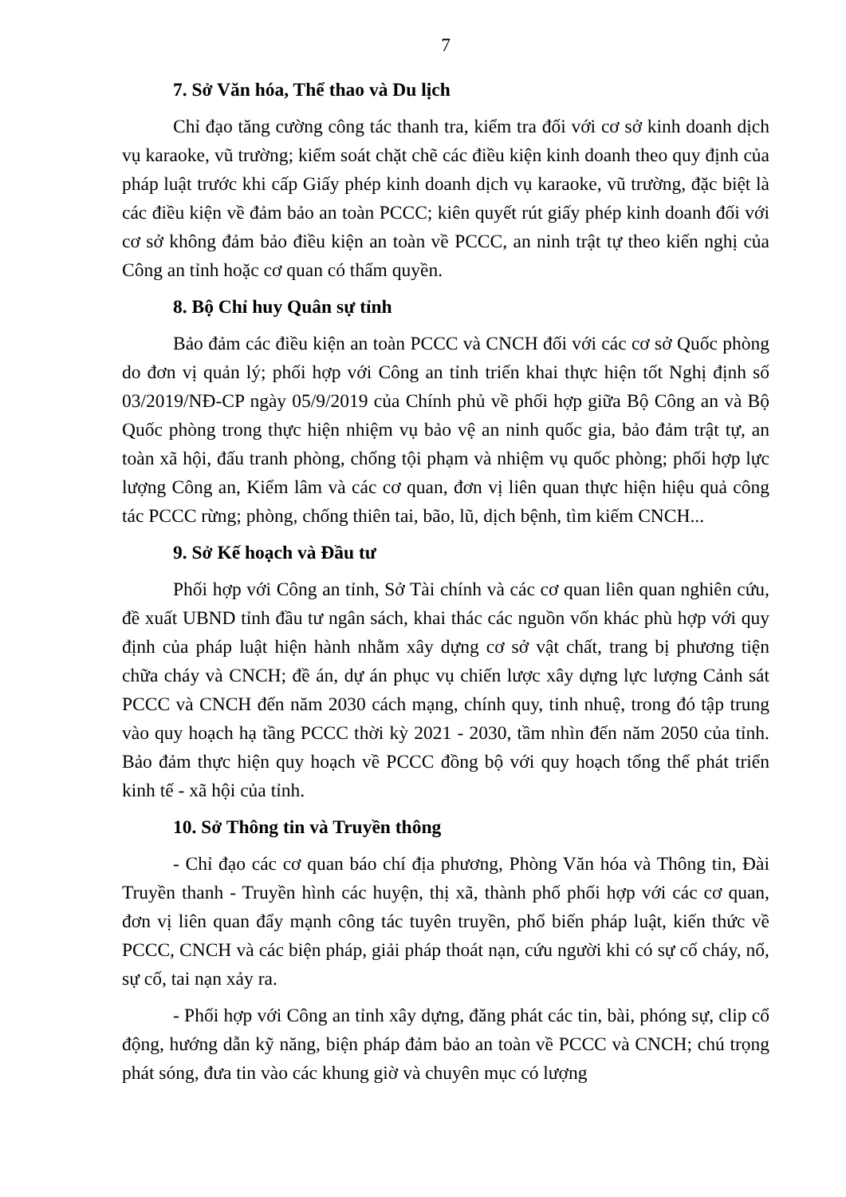7
7. Sở Văn hóa, Thể thao và Du lịch
Chỉ đạo tăng cường công tác thanh tra, kiểm tra đối với cơ sở kinh doanh dịch vụ karaoke, vũ trường; kiểm soát chặt chẽ các điều kiện kinh doanh theo quy định của pháp luật trước khi cấp Giấy phép kinh doanh dịch vụ karaoke, vũ trường, đặc biệt là các điều kiện về đảm bảo an toàn PCCC; kiên quyết rút giấy phép kinh doanh đối với cơ sở không đảm bảo điều kiện an toàn về PCCC, an ninh trật tự theo kiến nghị của Công an tỉnh hoặc cơ quan có thẩm quyền.
8. Bộ Chỉ huy Quân sự tỉnh
Bảo đảm các điều kiện an toàn PCCC và CNCH đối với các cơ sở Quốc phòng do đơn vị quản lý; phối hợp với Công an tỉnh triển khai thực hiện tốt Nghị định số 03/2019/NĐ-CP ngày 05/9/2019 của Chính phủ về phối hợp giữa Bộ Công an và Bộ Quốc phòng trong thực hiện nhiệm vụ bảo vệ an ninh quốc gia, bảo đảm trật tự, an toàn xã hội, đấu tranh phòng, chống tội phạm và nhiệm vụ quốc phòng; phối hợp lực lượng Công an, Kiểm lâm và các cơ quan, đơn vị liên quan thực hiện hiệu quả công tác PCCC rừng; phòng, chống thiên tai, bão, lũ, dịch bệnh, tìm kiếm CNCH...
9. Sở Kế hoạch và Đầu tư
Phối hợp với Công an tỉnh, Sở Tài chính và các cơ quan liên quan nghiên cứu, đề xuất UBND tỉnh đầu tư ngân sách, khai thác các nguồn vốn khác phù hợp với quy định của pháp luật hiện hành nhằm xây dựng cơ sở vật chất, trang bị phương tiện chữa cháy và CNCH; đề án, dự án phục vụ chiến lược xây dựng lực lượng Cảnh sát PCCC và CNCH đến năm 2030 cách mạng, chính quy, tinh nhuệ, trong đó tập trung vào quy hoạch hạ tầng PCCC thời kỳ 2021 - 2030, tầm nhìn đến năm 2050 của tỉnh. Bảo đảm thực hiện quy hoạch về PCCC đồng bộ với quy hoạch tổng thể phát triển kinh tế - xã hội của tỉnh.
10. Sở Thông tin và Truyền thông
- Chỉ đạo các cơ quan báo chí địa phương, Phòng Văn hóa và Thông tin, Đài Truyền thanh - Truyền hình các huyện, thị xã, thành phố phối hợp với các cơ quan, đơn vị liên quan đẩy mạnh công tác tuyên truyền, phổ biến pháp luật, kiến thức về PCCC, CNCH và các biện pháp, giải pháp thoát nạn, cứu người khi có sự cố cháy, nổ, sự cố, tai nạn xảy ra.
- Phối hợp với Công an tỉnh xây dựng, đăng phát các tin, bài, phóng sự, clip cổ động, hướng dẫn kỹ năng, biện pháp đảm bảo an toàn về PCCC và CNCH; chú trọng phát sóng, đưa tin vào các khung giờ và chuyên mục có lượng